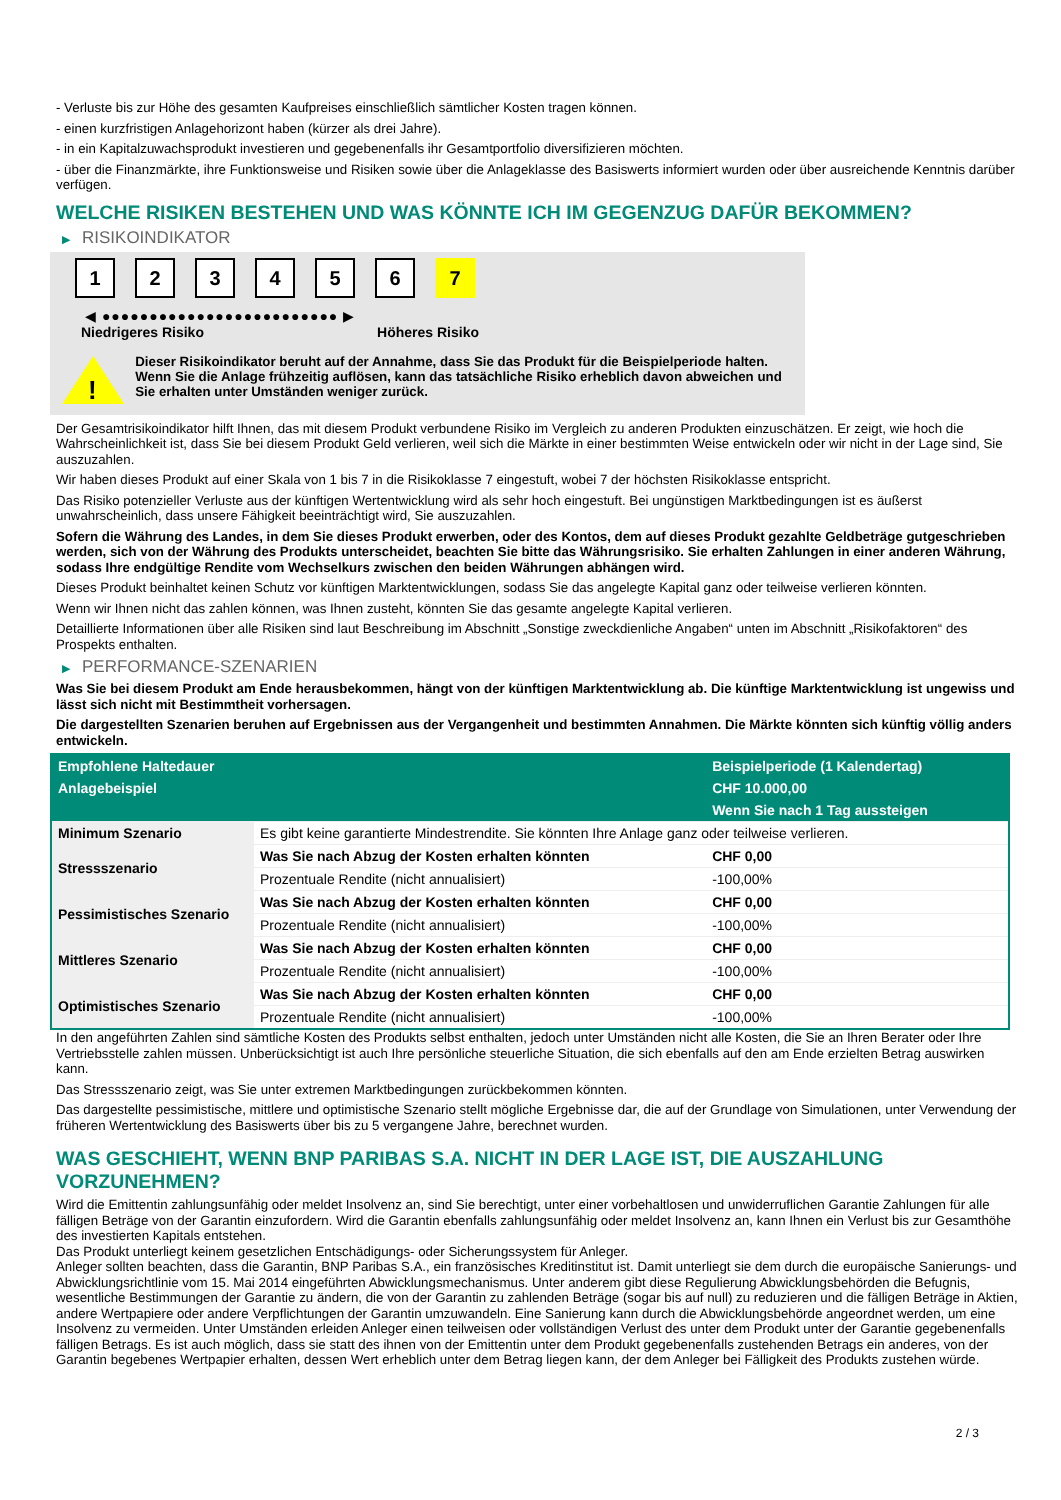- Verluste bis zur Höhe des gesamten Kaufpreises einschließlich sämtlicher Kosten tragen können.
- einen kurzfristigen Anlagehorizont haben (kürzer als drei Jahre).
- in ein Kapitalzuwachsprodukt investieren und gegebenenfalls ihr Gesamtportfolio diversifizieren möchten.
- über die Finanzmärkte, ihre Funktionsweise und Risiken sowie über die Anlageklasse des Basiswerts informiert wurden oder über ausreichende Kenntnis darüber verfügen.
WELCHE RISIKEN BESTEHEN UND WAS KÖNNTE ICH IM GEGENZUG DAFÜR BEKOMMEN?
▶ RISIKOINDIKATOR
1 2 3 4 5 6 7
◀ ●●●●●●●●●●●●●●●●●●●●●●●●● ▶
Niedrigeres Risiko Höheres Risiko
!
Dieser Risikoindikator beruht auf der Annahme, dass Sie das Produkt für die Beispielperiode halten.
Wenn Sie die Anlage frühzeitig auflösen, kann das tatsächliche Risiko erheblich davon abweichen und Sie erhalten unter Umständen weniger zurück.
Der Gesamtrisikoindikator hilft Ihnen, das mit diesem Produkt verbundene Risiko im Vergleich zu anderen Produkten einzuschätzen. Er zeigt, wie hoch die Wahrscheinlichkeit ist, dass Sie bei diesem Produkt Geld verlieren, weil sich die Märkte in einer bestimmten Weise entwickeln oder wir nicht in der Lage sind, Sie auszuzahlen.
Wir haben dieses Produkt auf einer Skala von 1 bis 7 in die Risikoklasse 7 eingestuft, wobei 7 der höchsten Risikoklasse entspricht.
Das Risiko potenzieller Verluste aus der künftigen Wertentwicklung wird als sehr hoch eingestuft. Bei ungünstigen Marktbedingungen ist es äußerst unwahrscheinlich, dass unsere Fähigkeit beeinträchtigt wird, Sie auszuzahlen.
Sofern die Währung des Landes, in dem Sie dieses Produkt erwerben, oder des Kontos, dem auf dieses Produkt gezahlte Geldbeträge gutgeschrieben werden, sich von der Währung des Produkts unterscheidet, beachten Sie bitte das Währungsrisiko. Sie erhalten Zahlungen in einer anderen Währung, sodass Ihre endgültige Rendite vom Wechselkurs zwischen den beiden Währungen abhängen wird.
Dieses Produkt beinhaltet keinen Schutz vor künftigen Marktentwicklungen, sodass Sie das angelegte Kapital ganz oder teilweise verlieren könnten.
Wenn wir Ihnen nicht das zahlen können, was Ihnen zusteht, könnten Sie das gesamte angelegte Kapital verlieren.
Detaillierte Informationen über alle Risiken sind laut Beschreibung im Abschnitt „Sonstige zweckdienliche Angaben“ unten im Abschnitt „Risikofaktoren“ des Prospekts enthalten.
▶ PERFORMANCE-SZENARIEN
Was Sie bei diesem Produkt am Ende herausbekommen, hängt von der künftigen Marktentwicklung ab. Die künftige Marktentwicklung ist ungewiss und lässt sich nicht mit Bestimmtheit vorhersagen.
Die dargestellten Szenarien beruhen auf Ergebnissen aus der Vergangenheit und bestimmten Annahmen. Die Märkte könnten sich künftig völlig anders entwickeln.
| Empfohlene Haltedauer | | Beispielperiode (1 Kalendertag) |
| --- | --- | --- |
| Anlagebeispiel | | CHF 10.000,00 |
| | | Wenn Sie nach 1 Tag aussteigen |
| Minimum Szenario | Es gibt keine garantierte Mindestrendite. Sie könnten Ihre Anlage ganz oder teilweise verlieren. | |
| Stressszenario | Was Sie nach Abzug der Kosten erhalten könnten | CHF 0,00 |
| | Prozentuale Rendite (nicht annualisiert) | -100,00% |
| Pessimistisches Szenario | Was Sie nach Abzug der Kosten erhalten könnten | CHF 0,00 |
| | Prozentuale Rendite (nicht annualisiert) | -100,00% |
| Mittleres Szenario | Was Sie nach Abzug der Kosten erhalten könnten | CHF 0,00 |
| | Prozentuale Rendite (nicht annualisiert) | -100,00% |
| Optimistisches Szenario | Was Sie nach Abzug der Kosten erhalten könnten | CHF 0,00 |
| | Prozentuale Rendite (nicht annualisiert) | -100,00% |
In den angeführten Zahlen sind sämtliche Kosten des Produkts selbst enthalten, jedoch unter Umständen nicht alle Kosten, die Sie an Ihren Berater oder Ihre Vertriebsstelle zahlen müssen. Unberücksichtigt ist auch Ihre persönliche steuerliche Situation, die sich ebenfalls auf den am Ende erzielten Betrag auswirken kann.
Das Stressszenario zeigt, was Sie unter extremen Marktbedingungen zurückbekommen könnten.
Das dargestellte pessimistische, mittlere und optimistische Szenario stellt mögliche Ergebnisse dar, die auf der Grundlage von Simulationen, unter Verwendung der früheren Wertentwicklung des Basiswerts über bis zu 5 vergangene Jahre, berechnet wurden.
WAS GESCHIEHT, WENN BNP PARIBAS S.A. NICHT IN DER LAGE IST, DIE AUSZAHLUNG VORZUNEHMEN?
Wird die Emittentin zahlungsunfähig oder meldet Insolvenz an, sind Sie berechtigt, unter einer vorbehaltlosen und unwiderruflichen Garantie Zahlungen für alle fälligen Beträge von der Garantin einzufordern. Wird die Garantin ebenfalls zahlungsunfähig oder meldet Insolvenz an, kann Ihnen ein Verlust bis zur Gesamthöhe des investierten Kapitals entstehen.
Das Produkt unterliegt keinem gesetzlichen Entschädigungs- oder Sicherungssystem für Anleger.
Anleger sollten beachten, dass die Garantin, BNP Paribas S.A., ein französisches Kreditinstitut ist. Damit unterliegt sie dem durch die europäische Sanierungs- und Abwicklungsrichtlinie vom 15. Mai 2014 eingeführten Abwicklungsmechanismus. Unter anderem gibt diese Regulierung Abwicklungsbehörden die Befugnis, wesentliche Bestimmungen der Garantie zu ändern, die von der Garantin zu zahlenden Beträge (sogar bis auf null) zu reduzieren und die fälligen Beträge in Aktien, andere Wertpapiere oder andere Verpflichtungen der Garantin umzuwandeln. Eine Sanierung kann durch die Abwicklungsbehörde angeordnet werden, um eine Insolvenz zu vermeiden. Unter Umständen erleiden Anleger einen teilweisen oder vollständigen Verlust des unter dem Produkt unter der Garantie gegebenenfalls fälligen Betrags. Es ist auch möglich, dass sie statt des ihnen von der Emittentin unter dem Produkt gegebenenfalls zustehenden Betrags ein anderes, von der Garantin begebenes Wertpapier erhalten, dessen Wert erheblich unter dem Betrag liegen kann, der dem Anleger bei Fälligkeit des Produkts zustehen würde.
2 / 3